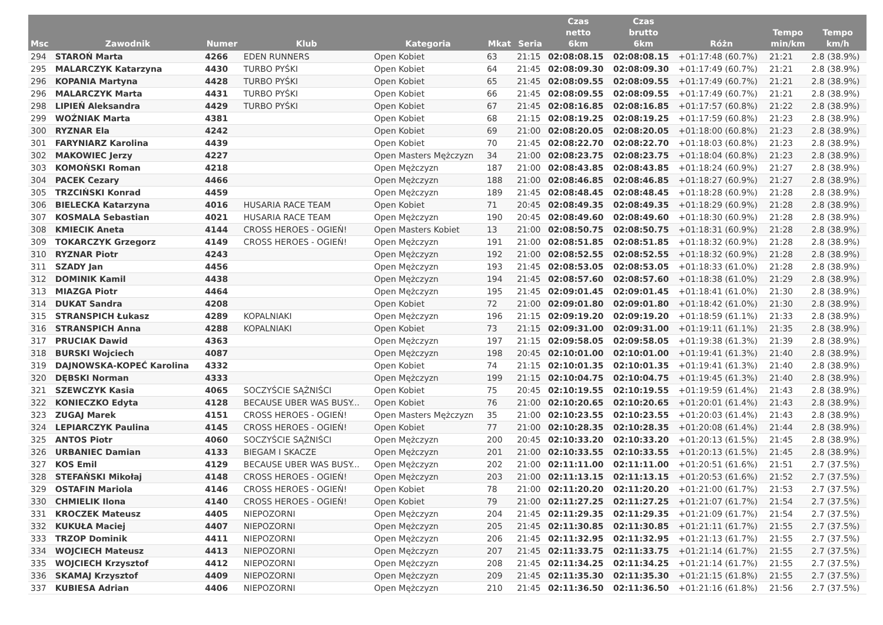| Msc | Zawodnik | Numer | Klub | Kategoria | Mkat | Seria | Czas netto 6km | Czas brutto 6km | Różn | Tempo min/km | Tempo km/h |
| --- | --- | --- | --- | --- | --- | --- | --- | --- | --- | --- | --- |
| 294 | STAROŃ Marta | 4266 | EDEN RUNNERS | Open Kobiet | 63 | 21:15 | 02:08:08.15 | 02:08:08.15 | +01:17:48 (60.7%) | 21:21 | 2.8 (38.9%) |
| 295 | MALARCZYK Katarzyna | 4430 | TURBO PYŚKI | Open Kobiet | 64 | 21:45 | 02:08:09.30 | 02:08:09.30 | +01:17:49 (60.7%) | 21:21 | 2.8 (38.9%) |
| 296 | KOPANIA Martyna | 4428 | TURBO PYŚKI | Open Kobiet | 65 | 21:45 | 02:08:09.55 | 02:08:09.55 | +01:17:49 (60.7%) | 21:21 | 2.8 (38.9%) |
| 296 | MALARCZYK Marta | 4431 | TURBO PYŚKI | Open Kobiet | 66 | 21:45 | 02:08:09.55 | 02:08:09.55 | +01:17:49 (60.7%) | 21:21 | 2.8 (38.9%) |
| 298 | LIPIEŃ Aleksandra | 4429 | TURBO PYŚKI | Open Kobiet | 67 | 21:45 | 02:08:16.85 | 02:08:16.85 | +01:17:57 (60.8%) | 21:22 | 2.8 (38.9%) |
| 299 | WOŹNIAK Marta | 4381 | | Open Kobiet | 68 | 21:15 | 02:08:19.25 | 02:08:19.25 | +01:17:59 (60.8%) | 21:23 | 2.8 (38.9%) |
| 300 | RYZNAR Ela | 4242 | | Open Kobiet | 69 | 21:00 | 02:08:20.05 | 02:08:20.05 | +01:18:00 (60.8%) | 21:23 | 2.8 (38.9%) |
| 301 | FARYNIARZ Karolina | 4439 | | Open Kobiet | 70 | 21:45 | 02:08:22.70 | 02:08:22.70 | +01:18:03 (60.8%) | 21:23 | 2.8 (38.9%) |
| 302 | MAKOWIEC Jerzy | 4227 | | Open Masters Mężczyzn | 34 | 21:00 | 02:08:23.75 | 02:08:23.75 | +01:18:04 (60.8%) | 21:23 | 2.8 (38.9%) |
| 303 | KOMOŃSKI Roman | 4218 | | Open Mężczyzn | 187 | 21:00 | 02:08:43.85 | 02:08:43.85 | +01:18:24 (60.9%) | 21:27 | 2.8 (38.9%) |
| 304 | PACEK Cezary | 4466 | | Open Mężczyzn | 188 | 21:00 | 02:08:46.85 | 02:08:46.85 | +01:18:27 (60.9%) | 21:27 | 2.8 (38.9%) |
| 305 | TRZCIŃSKI Konrad | 4459 | | Open Mężczyzn | 189 | 21:45 | 02:08:48.45 | 02:08:48.45 | +01:18:28 (60.9%) | 21:28 | 2.8 (38.9%) |
| 306 | BIELECKA Katarzyna | 4016 | HUSARIA RACE TEAM | Open Kobiet | 71 | 20:45 | 02:08:49.35 | 02:08:49.35 | +01:18:29 (60.9%) | 21:28 | 2.8 (38.9%) |
| 307 | KOSMALA Sebastian | 4021 | HUSARIA RACE TEAM | Open Mężczyzn | 190 | 20:45 | 02:08:49.60 | 02:08:49.60 | +01:18:30 (60.9%) | 21:28 | 2.8 (38.9%) |
| 308 | KMIECIK Aneta | 4144 | CROSS HEROES - OGIEŃ! | Open Masters Kobiet | 13 | 21:00 | 02:08:50.75 | 02:08:50.75 | +01:18:31 (60.9%) | 21:28 | 2.8 (38.9%) |
| 309 | TOKARCZYK Grzegorz | 4149 | CROSS HEROES - OGIEŃ! | Open Mężczyzn | 191 | 21:00 | 02:08:51.85 | 02:08:51.85 | +01:18:32 (60.9%) | 21:28 | 2.8 (38.9%) |
| 310 | RYZNAR Piotr | 4243 | | Open Mężczyzn | 192 | 21:00 | 02:08:52.55 | 02:08:52.55 | +01:18:32 (60.9%) | 21:28 | 2.8 (38.9%) |
| 311 | SZADY Jan | 4456 | | Open Mężczyzn | 193 | 21:45 | 02:08:53.05 | 02:08:53.05 | +01:18:33 (61.0%) | 21:28 | 2.8 (38.9%) |
| 312 | DOMINIK Kamil | 4438 | | Open Mężczyzn | 194 | 21:45 | 02:08:57.60 | 02:08:57.60 | +01:18:38 (61.0%) | 21:29 | 2.8 (38.9%) |
| 313 | MIAZGA Piotr | 4464 | | Open Mężczyzn | 195 | 21:45 | 02:09:01.45 | 02:09:01.45 | +01:18:41 (61.0%) | 21:30 | 2.8 (38.9%) |
| 314 | DUKAT Sandra | 4208 | | Open Kobiet | 72 | 21:00 | 02:09:01.80 | 02:09:01.80 | +01:18:42 (61.0%) | 21:30 | 2.8 (38.9%) |
| 315 | STRANSPICH Łukasz | 4289 | KOPALNIAKI | Open Mężczyzn | 196 | 21:15 | 02:09:19.20 | 02:09:19.20 | +01:18:59 (61.1%) | 21:33 | 2.8 (38.9%) |
| 316 | STRANSPICH Anna | 4288 | KOPALNIAKI | Open Kobiet | 73 | 21:15 | 02:09:31.00 | 02:09:31.00 | +01:19:11 (61.1%) | 21:35 | 2.8 (38.9%) |
| 317 | PRUCIAK Dawid | 4363 | | Open Mężczyzn | 197 | 21:15 | 02:09:58.05 | 02:09:58.05 | +01:19:38 (61.3%) | 21:39 | 2.8 (38.9%) |
| 318 | BURSKI Wojciech | 4087 | | Open Mężczyzn | 198 | 20:45 | 02:10:01.00 | 02:10:01.00 | +01:19:41 (61.3%) | 21:40 | 2.8 (38.9%) |
| 319 | DAJNOWSKA-KOPEĆ Karolina | 4332 | | Open Kobiet | 74 | 21:15 | 02:10:01.35 | 02:10:01.35 | +01:19:41 (61.3%) | 21:40 | 2.8 (38.9%) |
| 320 | DĘBSKI Norman | 4333 | | Open Mężczyzn | 199 | 21:15 | 02:10:04.75 | 02:10:04.75 | +01:19:45 (61.3%) | 21:40 | 2.8 (38.9%) |
| 321 | SZEWCZYK Kasia | 4065 | SOCZYŚCIE SĄŻNIŚCI | Open Kobiet | 75 | 20:45 | 02:10:19.55 | 02:10:19.55 | +01:19:59 (61.4%) | 21:43 | 2.8 (38.9%) |
| 322 | KONIECZKO Edyta | 4128 | BECAUSE UBER WAS BUSY... | Open Kobiet | 76 | 21:00 | 02:10:20.65 | 02:10:20.65 | +01:20:01 (61.4%) | 21:43 | 2.8 (38.9%) |
| 323 | ZUGAJ Marek | 4151 | CROSS HEROES - OGIEŃ! | Open Masters Mężczyzn | 35 | 21:00 | 02:10:23.55 | 02:10:23.55 | +01:20:03 (61.4%) | 21:43 | 2.8 (38.9%) |
| 324 | LEPIARCZYK Paulina | 4145 | CROSS HEROES - OGIEŃ! | Open Kobiet | 77 | 21:00 | 02:10:28.35 | 02:10:28.35 | +01:20:08 (61.4%) | 21:44 | 2.8 (38.9%) |
| 325 | ANTOS Piotr | 4060 | SOCZYŚCIE SĄŻNIŚCI | Open Mężczyzn | 200 | 20:45 | 02:10:33.20 | 02:10:33.20 | +01:20:13 (61.5%) | 21:45 | 2.8 (38.9%) |
| 326 | URBANIEC Damian | 4133 | BIEGAM I SKACZE | Open Mężczyzn | 201 | 21:00 | 02:10:33.55 | 02:10:33.55 | +01:20:13 (61.5%) | 21:45 | 2.8 (38.9%) |
| 327 | KOS Emil | 4129 | BECAUSE UBER WAS BUSY... | Open Mężczyzn | 202 | 21:00 | 02:11:11.00 | 02:11:11.00 | +01:20:51 (61.6%) | 21:51 | 2.7 (37.5%) |
| 328 | STEFAŃSKI Mikołaj | 4148 | CROSS HEROES - OGIEŃ! | Open Mężczyzn | 203 | 21:00 | 02:11:13.15 | 02:11:13.15 | +01:20:53 (61.6%) | 21:52 | 2.7 (37.5%) |
| 329 | OSTAFIN Mariola | 4146 | CROSS HEROES - OGIEŃ! | Open Kobiet | 78 | 21:00 | 02:11:20.20 | 02:11:20.20 | +01:21:00 (61.7%) | 21:53 | 2.7 (37.5%) |
| 330 | CHMIELIK Ilona | 4140 | CROSS HEROES - OGIEŃ! | Open Kobiet | 79 | 21:00 | 02:11:27.25 | 02:11:27.25 | +01:21:07 (61.7%) | 21:54 | 2.7 (37.5%) |
| 331 | KROCZEK Mateusz | 4405 | NIEPOZORNI | Open Mężczyzn | 204 | 21:45 | 02:11:29.35 | 02:11:29.35 | +01:21:09 (61.7%) | 21:54 | 2.7 (37.5%) |
| 332 | KUKUŁA Maciej | 4407 | NIEPOZORNI | Open Mężczyzn | 205 | 21:45 | 02:11:30.85 | 02:11:30.85 | +01:21:11 (61.7%) | 21:55 | 2.7 (37.5%) |
| 333 | TRZOP Dominik | 4411 | NIEPOZORNI | Open Mężczyzn | 206 | 21:45 | 02:11:32.95 | 02:11:32.95 | +01:21:13 (61.7%) | 21:55 | 2.7 (37.5%) |
| 334 | WOJCIECH Mateusz | 4413 | NIEPOZORNI | Open Mężczyzn | 207 | 21:45 | 02:11:33.75 | 02:11:33.75 | +01:21:14 (61.7%) | 21:55 | 2.7 (37.5%) |
| 335 | WOJCIECH Krzysztof | 4412 | NIEPOZORNI | Open Mężczyzn | 208 | 21:45 | 02:11:34.25 | 02:11:34.25 | +01:21:14 (61.7%) | 21:55 | 2.7 (37.5%) |
| 336 | SKAMAJ Krzysztof | 4409 | NIEPOZORNI | Open Mężczyzn | 209 | 21:45 | 02:11:35.30 | 02:11:35.30 | +01:21:15 (61.8%) | 21:55 | 2.7 (37.5%) |
| 337 | KUBIESA Adrian | 4406 | NIEPOZORNI | Open Mężczyzn | 210 | 21:45 | 02:11:36.50 | 02:11:36.50 | +01:21:16 (61.8%) | 21:56 | 2.7 (37.5%) |